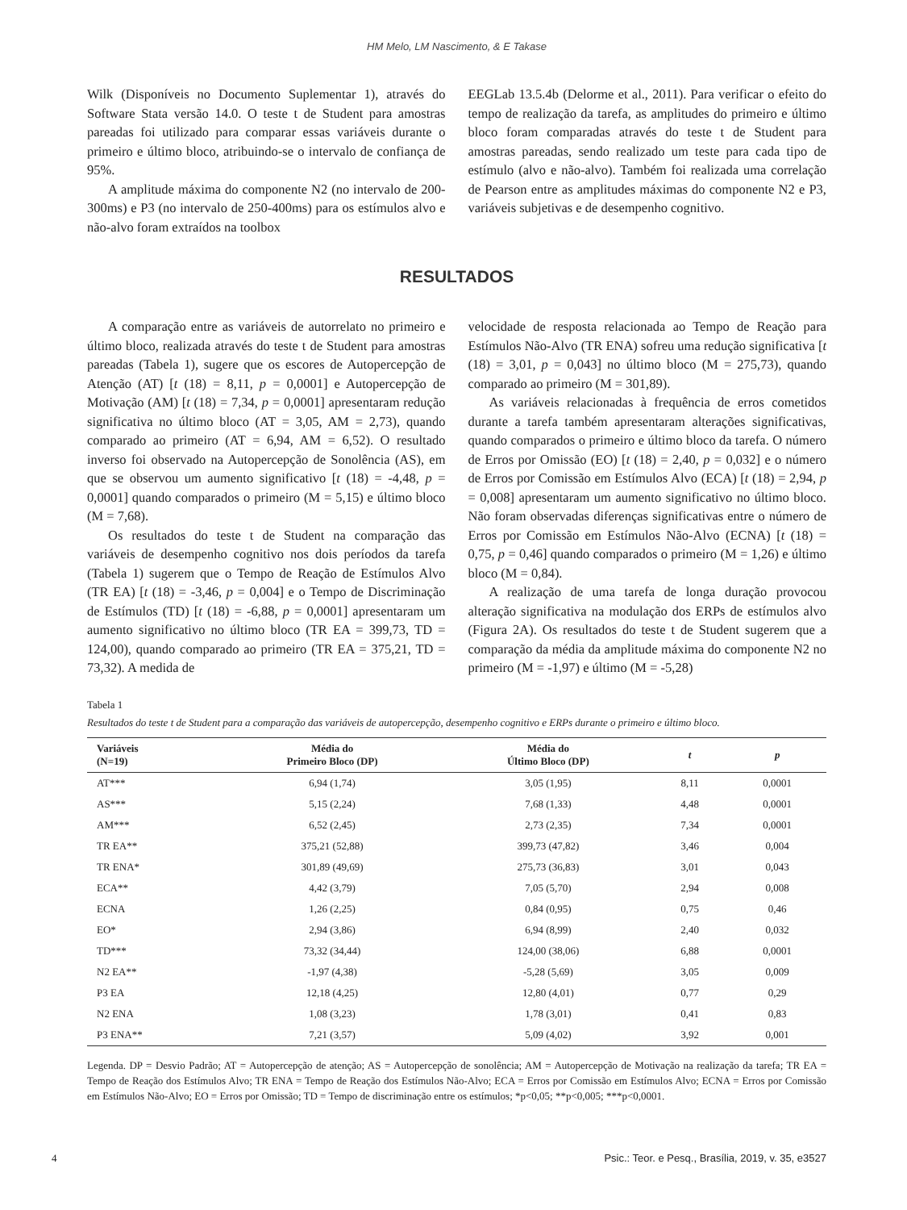HM Melo, LM Nascimento, & E Takase
Wilk (Disponíveis no Documento Suplementar 1), através do Software Stata versão 14.0. O teste t de Student para amostras pareadas foi utilizado para comparar essas variáveis durante o primeiro e último bloco, atribuindo-se o intervalo de confiança de 95%.
A amplitude máxima do componente N2 (no intervalo de 200-300ms) e P3 (no intervalo de 250-400ms) para os estímulos alvo e não-alvo foram extraídos na toolbox
EEGLab 13.5.4b (Delorme et al., 2011). Para verificar o efeito do tempo de realização da tarefa, as amplitudes do primeiro e último bloco foram comparadas através do teste t de Student para amostras pareadas, sendo realizado um teste para cada tipo de estímulo (alvo e não-alvo). Também foi realizada uma correlação de Pearson entre as amplitudes máximas do componente N2 e P3, variáveis subjetivas e de desempenho cognitivo.
RESULTADOS
A comparação entre as variáveis de autorrelato no primeiro e último bloco, realizada através do teste t de Student para amostras pareadas (Tabela 1), sugere que os escores de Autopercepção de Atenção (AT) [t (18) = 8,11, p = 0,0001] e Autopercepção de Motivação (AM) [t (18) = 7,34, p = 0,0001] apresentaram redução significativa no último bloco (AT = 3,05, AM = 2,73), quando comparado ao primeiro (AT = 6,94, AM = 6,52). O resultado inverso foi observado na Autopercepção de Sonolência (AS), em que se observou um aumento significativo [t (18) = -4,48, p = 0,0001] quando comparados o primeiro (M = 5,15) e último bloco (M = 7,68).
Os resultados do teste t de Student na comparação das variáveis de desempenho cognitivo nos dois períodos da tarefa (Tabela 1) sugerem que o Tempo de Reação de Estímulos Alvo (TR EA) [t (18) = -3,46, p = 0,004] e o Tempo de Discriminação de Estímulos (TD) [t (18) = -6,88, p = 0,0001] apresentaram um aumento significativo no último bloco (TR EA = 399,73, TD = 124,00), quando comparado ao primeiro (TR EA = 375,21, TD = 73,32). A medida de
velocidade de resposta relacionada ao Tempo de Reação para Estímulos Não-Alvo (TR ENA) sofreu uma redução significativa [t (18) = 3,01, p = 0,043] no último bloco (M = 275,73), quando comparado ao primeiro (M = 301,89).
As variáveis relacionadas à frequência de erros cometidos durante a tarefa também apresentaram alterações significativas, quando comparados o primeiro e último bloco da tarefa. O número de Erros por Omissão (EO) [t (18) = 2,40, p = 0,032] e o número de Erros por Comissão em Estímulos Alvo (ECA) [t (18) = 2,94, p = 0,008] apresentaram um aumento significativo no último bloco. Não foram observadas diferenças significativas entre o número de Erros por Comissão em Estímulos Não-Alvo (ECNA) [t (18) = 0,75, p = 0,46] quando comparados o primeiro (M = 1,26) e último bloco (M = 0,84).
A realização de uma tarefa de longa duração provocou alteração significativa na modulação dos ERPs de estímulos alvo (Figura 2A). Os resultados do teste t de Student sugerem que a comparação da média da amplitude máxima do componente N2 no primeiro (M = -1,97) e último (M = -5,28)
Tabela 1
Resultados do teste t de Student para a comparação das variáveis de autopercepção, desempenho cognitivo e ERPs durante o primeiro e último bloco.
| Variáveis (N=19) | Média do Primeiro Bloco (DP) | Média do Último Bloco (DP) | t | p |
| --- | --- | --- | --- | --- |
| AT*** | 6,94 (1,74) | 3,05 (1,95) | 8,11 | 0,0001 |
| AS*** | 5,15 (2,24) | 7,68 (1,33) | 4,48 | 0,0001 |
| AM*** | 6,52 (2,45) | 2,73 (2,35) | 7,34 | 0,0001 |
| TR EA** | 375,21 (52,88) | 399,73 (47,82) | 3,46 | 0,004 |
| TR ENA* | 301,89 (49,69) | 275,73 (36,83) | 3,01 | 0,043 |
| ECA** | 4,42 (3,79) | 7,05 (5,70) | 2,94 | 0,008 |
| ECNA | 1,26 (2,25) | 0,84 (0,95) | 0,75 | 0,46 |
| EO* | 2,94 (3,86) | 6,94 (8,99) | 2,40 | 0,032 |
| TD*** | 73,32 (34,44) | 124,00 (38,06) | 6,88 | 0,0001 |
| N2 EA** | -1,97 (4,38) | -5,28 (5,69) | 3,05 | 0,009 |
| P3 EA | 12,18 (4,25) | 12,80 (4,01) | 0,77 | 0,29 |
| N2 ENA | 1,08 (3,23) | 1,78 (3,01) | 0,41 | 0,83 |
| P3 ENA** | 7,21 (3,57) | 5,09 (4,02) | 3,92 | 0,001 |
Legenda. DP = Desvio Padrão; AT = Autopercepção de atenção; AS = Autopercepção de sonolência; AM = Autopercepção de Motivação na realização da tarefa; TR EA = Tempo de Reação dos Estímulos Alvo; TR ENA = Tempo de Reação dos Estímulos Não-Alvo; ECA = Erros por Comissão em Estímulos Alvo; ECNA = Erros por Comissão em Estímulos Não-Alvo; EO = Erros por Omissão; TD = Tempo de discriminação entre os estímulos; *p<0,05; **p<0,005; ***p<0,0001.
4 Psic.: Teor. e Pesq., Brasília, 2019, v. 35, e3527